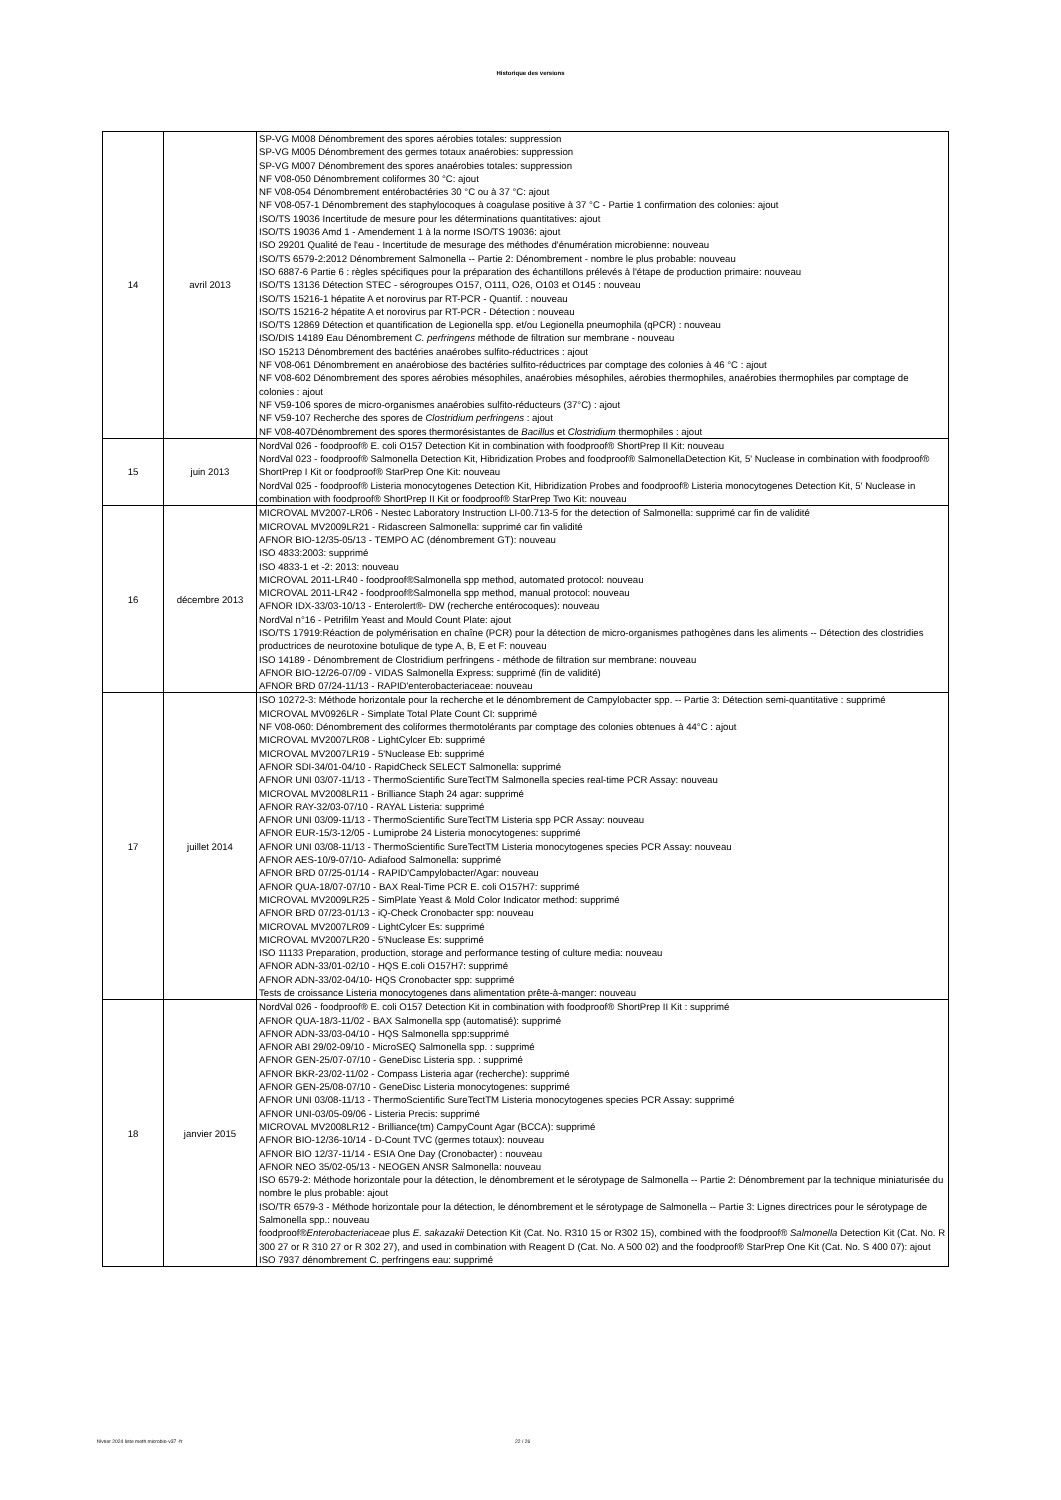Historique des versions
| 14 | avril 2013 | SP-VG M008 Dénombrement des spores aérobies totales: suppression SP-VG M005 Dénombrement des germes totaux anaérobies: suppression SP-VG M007 Dénombrement des spores anaérobies totales: suppression NF V08-050 Dénombrement coliformes 30 °C: ajout NF V08-054 Dénombrement entérobactéries 30 °C ou à 37 °C: ajout NF V08-057-1 Dénombrement des staphylocoques à coagulase positive à 37 °C - Partie 1 confirmation des colonies: ajout ISO/TS 19036 Incertitude de mesure pour les déterminations quantitatives: ajout ISO/TS 19036 Amd 1 - Amendement 1 à la norme ISO/TS 19036: ajout ISO 29201 Qualité de l'eau - Incertitude de mesurage des méthodes d'énumération microbienne: nouveau ISO/TS 6579-2:2012 Dénombrement Salmonella -- Partie 2: Dénombrement - nombre le plus probable: nouveau ISO 6887-6 Partie 6 : règles spécifiques pour la préparation des échantillons prélevés à l'étape de production primaire: nouveau ISO/TS 13136 Détection STEC - sérogroupes O157, O111, O26, O103 et O145 : nouveau ISO/TS 15216-1 hépatite A et norovirus par RT-PCR - Quantif. : nouveau ISO/TS 15216-2 hépatite A et norovirus par RT-PCR - Détection : nouveau ISO/TS 12869 Détection et quantification de Legionella spp. et/ou Legionella pneumophila (qPCR) : nouveau ISO/DIS 14189 Eau Dénombrement C. perfringens méthode de filtration sur membrane - nouveau ISO 15213 Dénombrement des bactéries anaérobes sulfito-réductrices : ajout NF V08-061 Dénombrement en anaérobiose des bactéries sulfito-réductrices par comptage des colonies à 46 °C : ajout NF V08-602 Dénombrement des spores aérobies mésophiles, anaérobies mésophiles, aérobies thermophiles, anaérobies thermophiles par comptage de colonies : ajout NF V59-106 spores de micro-organismes anaérobies sulfito-réducteurs (37°C) : ajout NF V59-107 Recherche des spores de Clostridium perfringens : ajout NF V08-407Dénombrement des spores thermorésistantes de Bacillus et Clostridium thermophiles : ajout |
| 15 | juin 2013 | NordVal 026 - foodproof® E. coli O157 Detection Kit in combination with foodproof® ShortPrep II Kit: nouveau NordVal 023 - foodproof® Salmonella Detection Kit, Hibridization Probes and foodproof® SalmonellaDetection Kit, 5' Nuclease in combination with foodproof® ShortPrep I Kit or foodproof® StarPrep One Kit: nouveau NordVal 025 - foodproof® Listeria monocytogenes Detection Kit, Hibridization Probes and foodproof® Listeria monocytogenes Detection Kit, 5' Nuclease in combination with foodproof® ShortPrep II Kit or foodproof® StarPrep Two Kit: nouveau |
| 16 | décembre 2013 | MICROVAL MV2007-LR06 - Nestec Laboratory Instruction LI-00.713-5 for the detection of Salmonella: supprimé car fin de validité MICROVAL MV2009LR21 - Ridascreen Salmonella: supprimé car fin validité AFNOR BIO-12/35-05/13 - TEMPO AC (dénombrement GT): nouveau ISO 4833:2003: supprimé ISO 4833-1 et -2: 2013: nouveau MICROVAL 2011-LR40 - foodproof®Salmonella spp method, automated protocol: nouveau MICROVAL 2011-LR42 - foodproof®Salmonella spp method, manual protocol: nouveau AFNOR IDX-33/03-10/13 - Enterolert®- DW (recherche entérocoques): nouveau NordVal n°16 - Petrifilm Yeast and Mould Count Plate: ajout ISO/TS 17919:Réaction de polymérisation en chaîne (PCR) pour la détection de micro-organismes pathogènes dans les aliments -- Détection des clostridies productrices de neurotoxine botulique de type A, B, E et F: nouveau ISO 14189 - Dénombrement de Clostridium perfringens - méthode de filtration sur membrane: nouveau AFNOR BIO-12/26-07/09 - VIDAS Salmonella Express: supprimé (fin de validité) AFNOR BRD 07/24-11/13 - RAPID'enterobacteriaceae: nouveau |
| 17 | juillet 2014 | ISO 10272-3: Méthode horizontale pour la recherche et le dénombrement de Campylobacter spp. -- Partie 3: Détection semi-quantitative : supprimé MICROVAL MV0926LR - Simplate Total Plate Count CI: supprimé NF V08-060: Dénombrement des coliformes thermotolérants par comptage des colonies obtenues à 44°C : ajout MICROVAL MV2007LR08 - LightCylcer Eb: supprimé MICROVAL MV2007LR19 - 5'Nuclease Eb: supprimé AFNOR SDI-34/01-04/10 - RapidCheck SELECT Salmonella: supprimé AFNOR UNI 03/07-11/13 - ThermoScientific SureTectTM Salmonella species real-time PCR Assay: nouveau MICROVAL MV2008LR11 - Brilliance Staph 24 agar: supprimé AFNOR RAY-32/03-07/10 - RAYAL Listeria: supprimé AFNOR UNI 03/09-11/13 - ThermoScientific SureTectTM Listeria spp PCR Assay: nouveau AFNOR EUR-15/3-12/05 - Lumiprobe 24 Listeria monocytogenes: supprimé AFNOR UNI 03/08-11/13 - ThermoScientific SureTectTM Listeria monocytogenes species PCR Assay: nouveau AFNOR AES-10/9-07/10- Adiafood Salmonella: supprimé AFNOR BRD 07/25-01/14 - RAPID'Campylobacter/Agar: nouveau AFNOR QUA-18/07-07/10 - BAX Real-Time PCR E. coli O157H7: supprimé MICROVAL MV2009LR25 - SimPlate Yeast & Mold Color Indicator method: supprimé AFNOR BRD 07/23-01/13 - iQ-Check Cronobacter spp: nouveau MICROVAL MV2007LR09 - LightCylcer Es: supprimé MICROVAL MV2007LR20 - 5'Nuclease Es: supprimé ISO 11133 Preparation, production, storage and performance testing of culture media: nouveau AFNOR ADN-33/01-02/10 - HQS E.coli O157H7: supprimé AFNOR ADN-33/02-04/10- HQS Cronobacter spp: supprimé Tests de croissance Listeria monocytogenes dans alimentation prête-à-manger: nouveau |
| 18 | janvier 2015 | NordVal 026 - foodproof® E. coli O157 Detection Kit in combination with foodproof® ShortPrep II Kit : supprimé AFNOR QUA-18/3-11/02 - BAX Salmonella spp (automatisé): supprimé AFNOR ADN-33/03-04/10 - HQS Salmonella spp:supprimé AFNOR ABI 29/02-09/10 - MicroSEQ Salmonella spp. : supprimé AFNOR GEN-25/07-07/10 - GeneDisc Listeria spp. : supprimé AFNOR BKR-23/02-11/02 - Compass Listeria agar (recherche): supprimé AFNOR GEN-25/08-07/10 - GeneDisc Listeria monocytogenes: supprimé AFNOR UNI 03/08-11/13 - ThermoScientific SureTectTM Listeria monocytogenes species PCR Assay: supprimé AFNOR UNI-03/05-09/06 - Listeria Precis: supprimé MICROVAL MV2008LR12 - Brilliance(tm) CampyCount Agar (BCCA): supprimé AFNOR BIO-12/36-10/14 - D-Count TVC (germes totaux): nouveau AFNOR BIO 12/37-11/14 - ESIA One Day (Cronobacter) : nouveau AFNOR NEO 35/02-05/13 - NEOGEN ANSR Salmonella: nouveau ISO 6579-2: Méthode horizontale pour la détection, le dénombrement et le sérotypage de Salmonella -- Partie 2: Dénombrement par la technique miniaturisée du nombre le plus probable: ajout ISO/TR 6579-3 - Méthode horizontale pour la détection, le dénombrement et le sérotypage de Salmonella -- Partie 3: Lignes directrices pour le sérotypage de Salmonella spp.: nouveau foodproof® Enterobacteriaceae plus E. sakazakii Detection Kit (Cat. No. R310 15 or R302 15), combined with the foodproof® Salmonella Detection Kit (Cat. No. R 300 27 or R 310 27 or R 302 27), and used in combination with Reagent D (Cat. No. A 500 02) and the foodproof® StarPrep One Kit (Cat. No. S 400 07): ajout ISO 7937 dénombrement C. perfringens eau: supprimé |
février 2024 liste meth microbio-v37 -fr 22 / 26